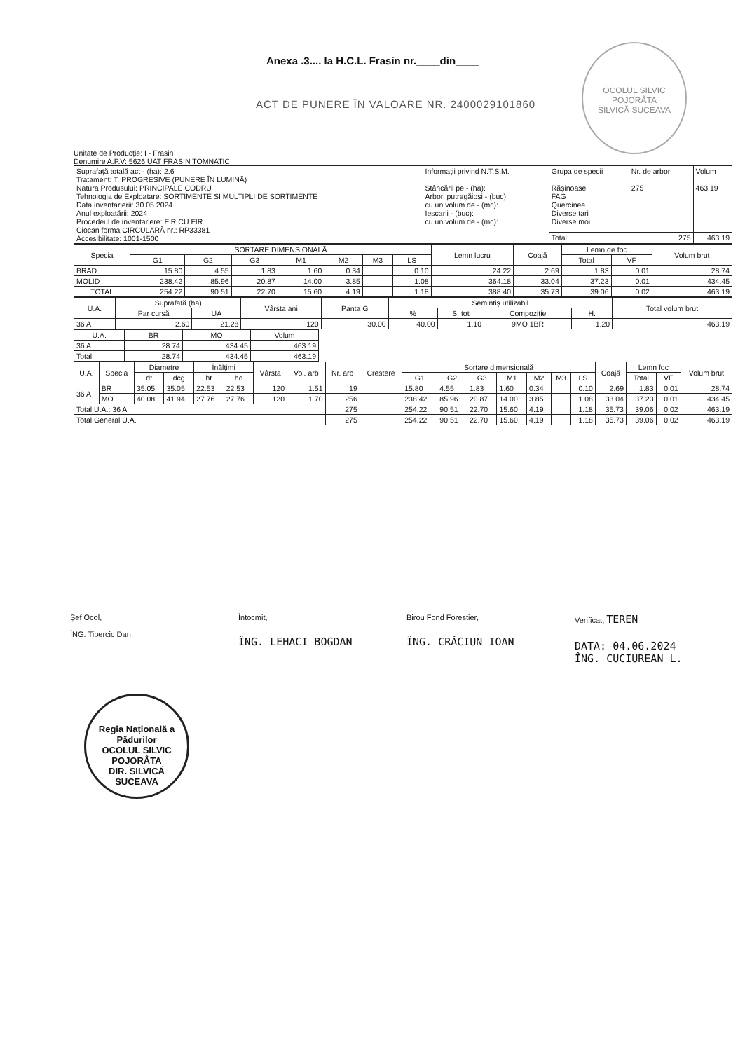Anexa .3.... la H.C.L. Frasin nr.____din____
ACT DE PUNERE ÎN VALOARE NR. 2400029101860
OCOLUL SILVIC POJORÂTA
SILVICĂ SUCEAVA
Unitate de Producție: I - Frasin
Denumire A.P.V: 5626 UAT FRASIN TOMNATIC
| Suprafață totală act - (ha): 2.6 Tratament: T. PROGRESIVE (PUNERE ÎN LUMINĂ) Natura Produsului: PRINCIPALE CODRU Tehnologia de Exploatare: SORTIMENTE SI MULTIPLI DE SORTIMENTE Data inventarierii: 30.05.2024 Anul exploatării: 2024 Procedeul de inventariere: FIR CU FIR Ciocan forma CIRCULARĂ nr.: RP33381 Accesibilitate: 1001-1500 | Informații privind N.T.S.M. Stâncării pe - (ha): Arbori putregăioși - (buc): cu un volum de - (mc): Iescarli - (buc): cu un volum de - (mc): | Grupa de specii Rășinoase FAG Quercinee Diverse tari Diverse moi | Nr. de arbori 275 | Volum 463.19 |
| | | Total: | 275 | 463.19 |
| Specia | SORTARE DIMENSIONALĂ | | | | | | | Lemn lucru | Coajă | Lemn de foc | | Volum brut |
| --- | --- | --- | --- | --- | --- | --- | --- | --- | --- | --- | --- | --- |
| | G1 | G2 | G3 | M1 | M2 | M3 | LS | | | Total | VF | |
| BRAD | 15.80 | 4.55 | 1.83 | 1.60 | 0.34 | | 0.10 | 24.22 | 2.69 | 1.83 | 0.01 | 28.74 |
| MOLID | 238.42 | 85.96 | 20.87 | 14.00 | 3.85 | | 1.08 | 364.18 | 33.04 | 37.23 | 0.01 | 434.45 |
| TOTAL | 254.22 | 90.51 | 22.70 | 15.60 | 4.19 | | 1.18 | 388.40 | 35.73 | 39.06 | 0.02 | 463.19 |
| U.A. | Suprafață (ha) | | Vârsta ani | Panta G | Semintiș utilizabil | | | | Total volum brut |
| --- | --- | --- | --- | --- | --- | --- | --- | --- | --- |
| | Par cursă | UA | | | % | S. tot | Compoziție | H. | |
| 36 A | 2.60 | 21.28 | 120 | 30.00 | 40.00 | 1.10 | 9MO 1BR | 1.20 | 463.19 |
| U.A. | BR | MO | Volum |
| --- | --- | --- | --- |
| 36 A | 28.74 | 434.45 | 463.19 |
| Total | 28.74 | 434.45 | 463.19 |
| U.A. | Specia | Diametre | | Înălțimi | | Vârsta | Vol. arb | Nr. arb | Crestere | Sortare dimensională | | | | | | | Coajă | Lemn foc | | Volum brut |
| --- | --- | --- | --- | --- | --- | --- | --- | --- | --- | --- | --- | --- | --- | --- | --- | --- | --- | --- | --- | --- |
| | | dt | dcg | ht | hc | | | | | G1 | G2 | G3 | M1 | M2 | M3 | LS | | Total | VF | |
| 36 A | BR | 35.05 | 35.05 | 22.53 | 22.53 | 120 | 1.51 | 19 | | 15.80 | 4.55 | 1.83 | 1.60 | 0.34 | | 0.10 | 2.69 | 1.83 | 0.01 | 28.74 |
| | MO | 40.08 | 41.94 | 27.76 | 27.76 | 120 | 1.70 | 256 | | 238.42 | 85.96 | 20.87 | 14.00 | 3.85 | | 1.08 | 33.04 | 37.23 | 0.01 | 434.45 |
| Total U.A.: 36 A | | | | | | | | 275 | | 254.22 | 90.51 | 22.70 | 15.60 | 4.19 | | 1.18 | 35.73 | 39.06 | 0.02 | 463.19 |
| Total General U.A. | | | | | | | | 275 | | 254.22 | 90.51 | 22.70 | 15.60 | 4.19 | | 1.18 | 35.73 | 39.06 | 0.02 | 463.19 |
Șef Ocol,
ÎNG. Tipercic Dan
Întocmit,
ÎNG. LEHACI BOGDAN
Birou Fond Forestier,
ÎNG. CRĂCIUN IOAN
Verificat, TEREN
DATA: 04.06.2024
ÎNG. CUCIUREAN L.
Regia Națională a Pădurilor
OCOLUL SILVIC POJORÂTA
DIR. SILVICĂ SUCEAVA